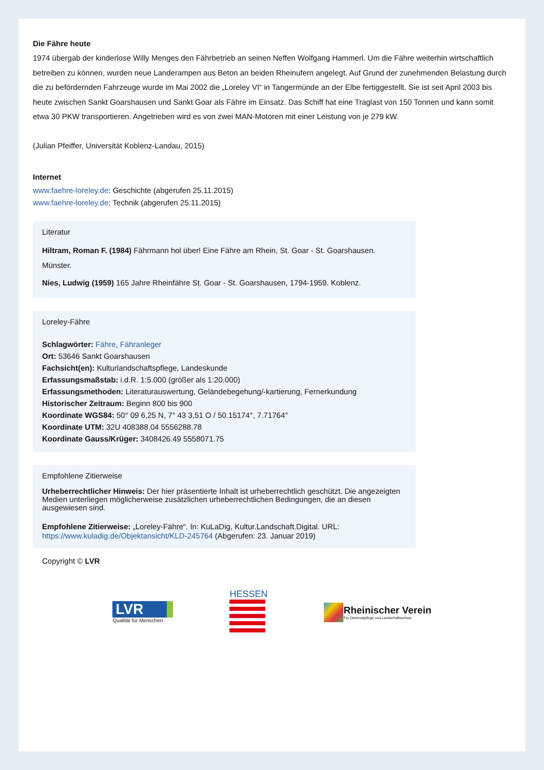Die Fähre heute
1974 übergab der kinderlose Willy Menges den Fährbetrieb an seinen Neffen Wolfgang Hammerl. Um die Fähre weiterhin wirtschaftlich betreiben zu können, wurden neue Landerampen aus Beton an beiden Rheinufern angelegt. Auf Grund der zunehmenden Belastung durch die zu befördernden Fahrzeuge wurde im Mai 2002 die „Loreley VI“ in Tangermünde an der Elbe fertiggestellt. Sie ist seit April 2003 bis heute zwischen Sankt Goarshausen und Sankt Goar als Fähre im Einsatz. Das Schiff hat eine Traglast von 150 Tonnen und kann somit etwa 30 PKW transportieren. Angetrieben wird es von zwei MAN-Motoren mit einer Leistung von je 279 kW.
(Julian Pfeiffer, Universität Koblenz-Landau, 2015)
Internet
www.faehre-loreley.de: Geschichte (abgerufen 25.11.2015)
www.faehre-loreley.de: Technik (abgerufen 25.11.2015)
Literatur
Hiltram, Roman F. (1984) Fährmann hol über! Eine Fähre am Rhein, St. Goar - St. Goarshausen. Münster.
Nies, Ludwig (1959) 165 Jahre Rheinfähre St. Goar - St. Goarshausen, 1794-1959. Koblenz.
Loreley-Fähre
Schlagwörter: Fähre, Fähranleger
Ort: 53646 Sankt Goarshausen
Fachsicht(en): Kulturlandschaftspflege, Landeskunde
Erfassungsmaßstab: i.d.R. 1:5.000 (größer als 1:20.000)
Erfassungsmethoden: Literaturauswertung, Geländebegehung/-kartierung, Fernerkundung
Historischer Zeitraum: Beginn 800 bis 900
Koordinate WGS84: 50° 09 6,25 N, 7° 43 3,51 O / 50.15174°, 7.71764°
Koordinate UTM: 32U 408388.04 5556288.78
Koordinate Gauss/Krüger: 3408426.49 5558071.75
Empfohlene Zitierweise
Urheberrechtlicher Hinweis: Der hier präsentierte Inhalt ist urheberrechtlich geschützt. Die angezeigten Medien unterliegen möglicherweise zusätzlichen urheberrechtlichen Bedingungen, die an diesen ausgewiesen sind.
Empfohlene Zitierweise: „Loreley-Fähre“. In: KuLaDig, Kultur.Landschaft.Digital. URL: https://www.kuladig.de/Objektansicht/KLD-245764 (Abgerufen: 23. Januar 2019)
Copyright © LVR
LVR
Qualität für Menschen
HESSEN
Rheinischer Verein
Für Denkmalpflege und Landschaftsschutz